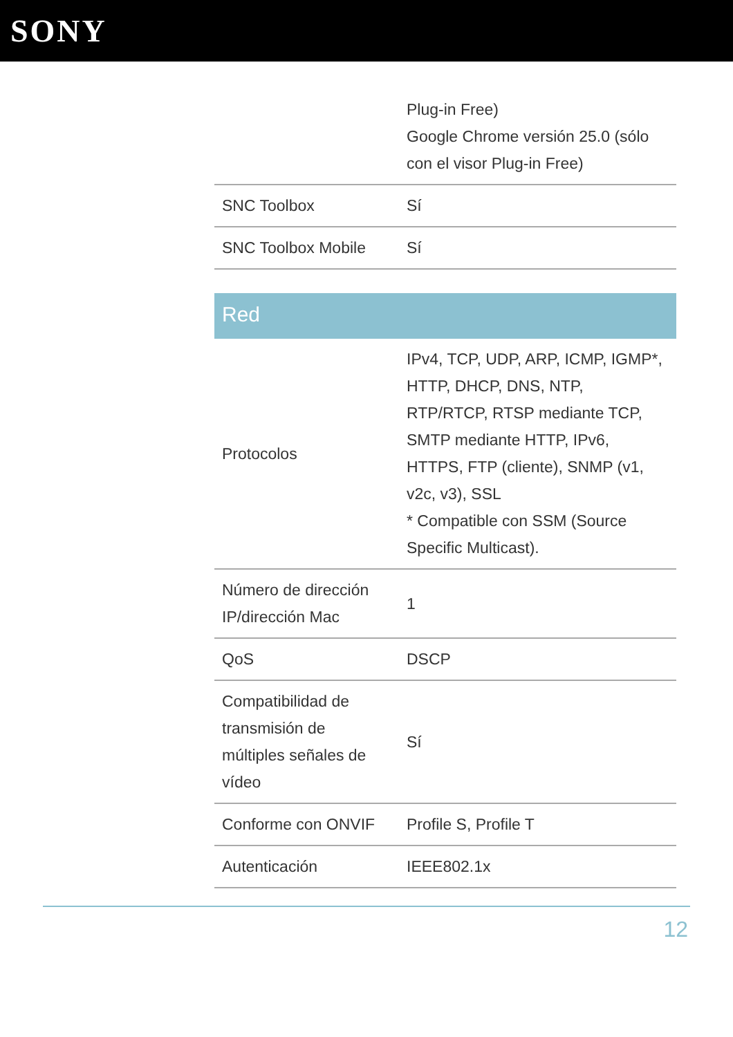SONY
| | Plug-in Free) Google Chrome versión 25.0 (sólo con el visor Plug-in Free) |
| SNC Toolbox | Sí |
| SNC Toolbox Mobile | Sí |
Red
| Protocolos | IPv4, TCP, UDP, ARP, ICMP, IGMP*, HTTP, DHCP, DNS, NTP, RTP/RTCP, RTSP mediante TCP, SMTP mediante HTTP, IPv6, HTTPS, FTP (cliente), SNMP (v1, v2c, v3), SSL * Compatible con SSM (Source Specific Multicast). |
| Número de dirección IP/dirección Mac | 1 |
| QoS | DSCP |
| Compatibilidad de transmisión de múltiples señales de vídeo | Sí |
| Conforme con ONVIF | Profile S, Profile T |
| Autenticación | IEEE802.1x |
12